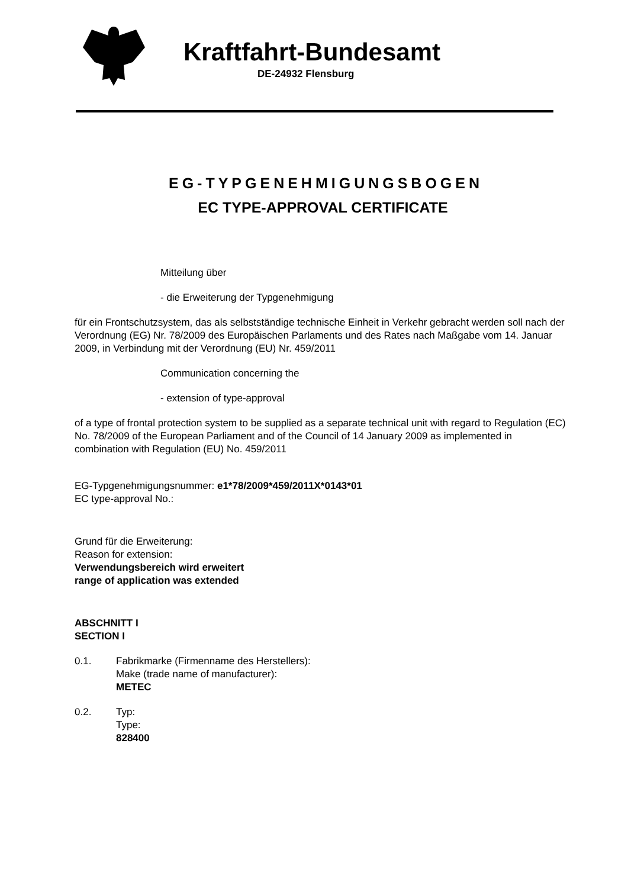Kraftfahrt-Bundesamt
DE-24932 Flensburg
EG-TYPGENEHMIGUNGSBOGEN
EC TYPE-APPROVAL CERTIFICATE
Mitteilung über
- die Erweiterung der Typgenehmigung
für ein Frontschutzsystem, das als selbstständige technische Einheit in Verkehr gebracht werden soll nach der Verordnung (EG) Nr. 78/2009 des Europäischen Parlaments und des Rates nach Maßgabe vom 14. Januar 2009, in Verbindung mit der Verordnung (EU) Nr. 459/2011
Communication concerning the
- extension of type-approval
of a type of frontal protection system to be supplied as a separate technical unit with regard to Regulation (EC) No. 78/2009 of the European Parliament and of the Council of 14 January 2009 as implemented in combination with Regulation (EU) No. 459/2011
EG-Typgenehmigungsnummer: e1*78/2009*459/2011X*0143*01
EC type-approval No.:
Grund für die Erweiterung:
Reason for extension:
Verwendungsbereich wird erweitert
range of application was extended
ABSCHNITT I
SECTION I
0.1. Fabrikmarke (Firmenname des Herstellers):
Make (trade name of manufacturer):
METEC
0.2. Typ:
Type:
828400